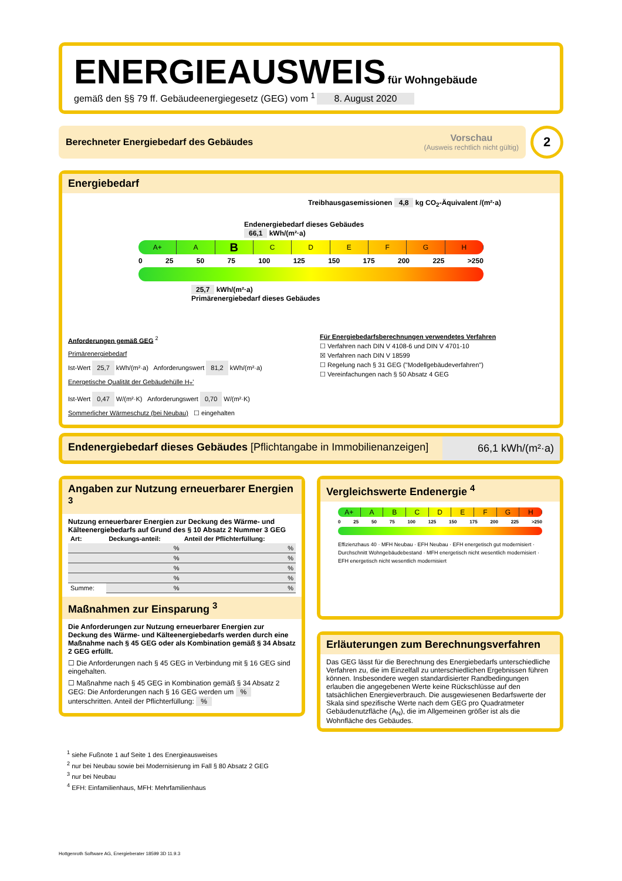ENERGIEAUSWEIS für Wohngebäude
gemäß den §§ 79 ff. Gebäudeenergiegesetz (GEG) vom <sup>1</sup> 8. August 2020
Berechneter Energiebedarf des Gebäudes Vorschau
(Ausweis rechtlich nicht gültig)
2
Energiebedarf
Treibhausgasemissionen 4,8 kg CO<sub>2</sub>-Äquivalent /(m²·a)
Endenergiebedarf dieses Gebäudes
66,1 kWh/(m²·a)
A+ ABCDEFGH
0 25 50 75 100 125 150 175 200 225 >250
25,7 kWh/(m²·a)
Primärenergiebedarf dieses Gebäudes
Anforderungen gemäß GEG <sup>2</sup>
Primärenergiebedarf
Ist-Wert 25,7 kWh/(m²·a) Anforderungswert 81,2 kWh/(m²·a)
Energetische Qualität der Gebäudehülle H<sub>T</sub>'
Ist-Wert 0,47 W/(m²·K) Anforderungswert 0,70 W/(m²·K)
Sommerlicher Wärmeschutz (bei Neubau) ☐ eingehalten
Für Energiebedarfsberechnungen verwendetes Verfahren
☐ Verfahren nach DIN V 4108-6 und DIN V 4701-10
☒ Verfahren nach DIN V 18599
☐ Regelung nach § 31 GEG ("Modellgebäudeverfahren")
☐ Vereinfachungen nach § 50 Absatz 4 GEG
Endenergiebedarf dieses Gebäudes [Pflichtangabe in Immobilienanzeigen]
66,1 kWh/(m²·a)
Angaben zur Nutzung erneuerbarer Energien <sup>3</sup>
Nutzung erneuerbarer Energien zur Deckung des Wärme- und Kälteenergiebedarfs auf Grund des § 10 Absatz 2 Nummer 3 GEG
| Art: | Deckungs-anteil: | Anteil der Pflichterfüllung: |
| --- | --- | --- |
| | % | % |
| | % | % |
| | % | % |
| | % | % |
| Summe: | % | % |
Maßnahmen zur Einsparung <sup>3</sup>
Die Anforderungen zur Nutzung erneuerbarer Energien zur Deckung des Wärme- und Kälteenergiebedarfs werden durch eine Maßnahme nach § 45 GEG oder als Kombination gemäß § 34 Absatz 2 GEG erfüllt.
☐ Die Anforderungen nach § 45 GEG in Verbindung mit § 16 GEG sind eingehalten.
☐ Maßnahme nach § 45 GEG in Kombination gemäß § 34 Absatz 2 GEG: Die Anforderungen nach § 16 GEG werden um % unterschritten. Anteil der Pflichterfüllung: %
Vergleichswerte Endenergie <sup>4</sup>
A+ ABCDEFGH
0 25 50 75 100 125 150 175 200 225 >250
Effizienzhaus 40 · MFH Neubau · EFH Neubau · EFH energetisch gut modernisiert · Durchschnitt Wohngebäudebestand · MFH energetisch nicht wesentlich modernisiert · EFH energetisch nicht wesentlich modernisiert
Erläuterungen zum Berechnungsverfahren
Das GEG lässt für die Berechnung des Energiebedarfs unterschiedliche Verfahren zu, die im Einzelfall zu unterschiedlichen Ergebnissen führen können. Insbesondere wegen standardisierter Randbedingungen erlauben die angegebenen Werte keine Rückschlüsse auf den tatsächlichen Energieverbrauch. Die ausgewiesenen Bedarfswerte der Skala sind spezifische Werte nach dem GEG pro Quadratmeter Gebäudenutzfläche (A<sub>N</sub>), die im Allgemeinen größer ist als die Wohnfläche des Gebäudes.
<sup>1</sup> siehe Fußnote 1 auf Seite 1 des Energieausweises
<sup>2</sup> nur bei Neubau sowie bei Modernisierung im Fall § 80 Absatz 2 GEG
<sup>3</sup> nur bei Neubau
<sup>4</sup> EFH: Einfamilienhaus, MFH: Mehrfamilienhaus
Hottgenroth Software AG, Energieberater 18599 3D 11.9.3